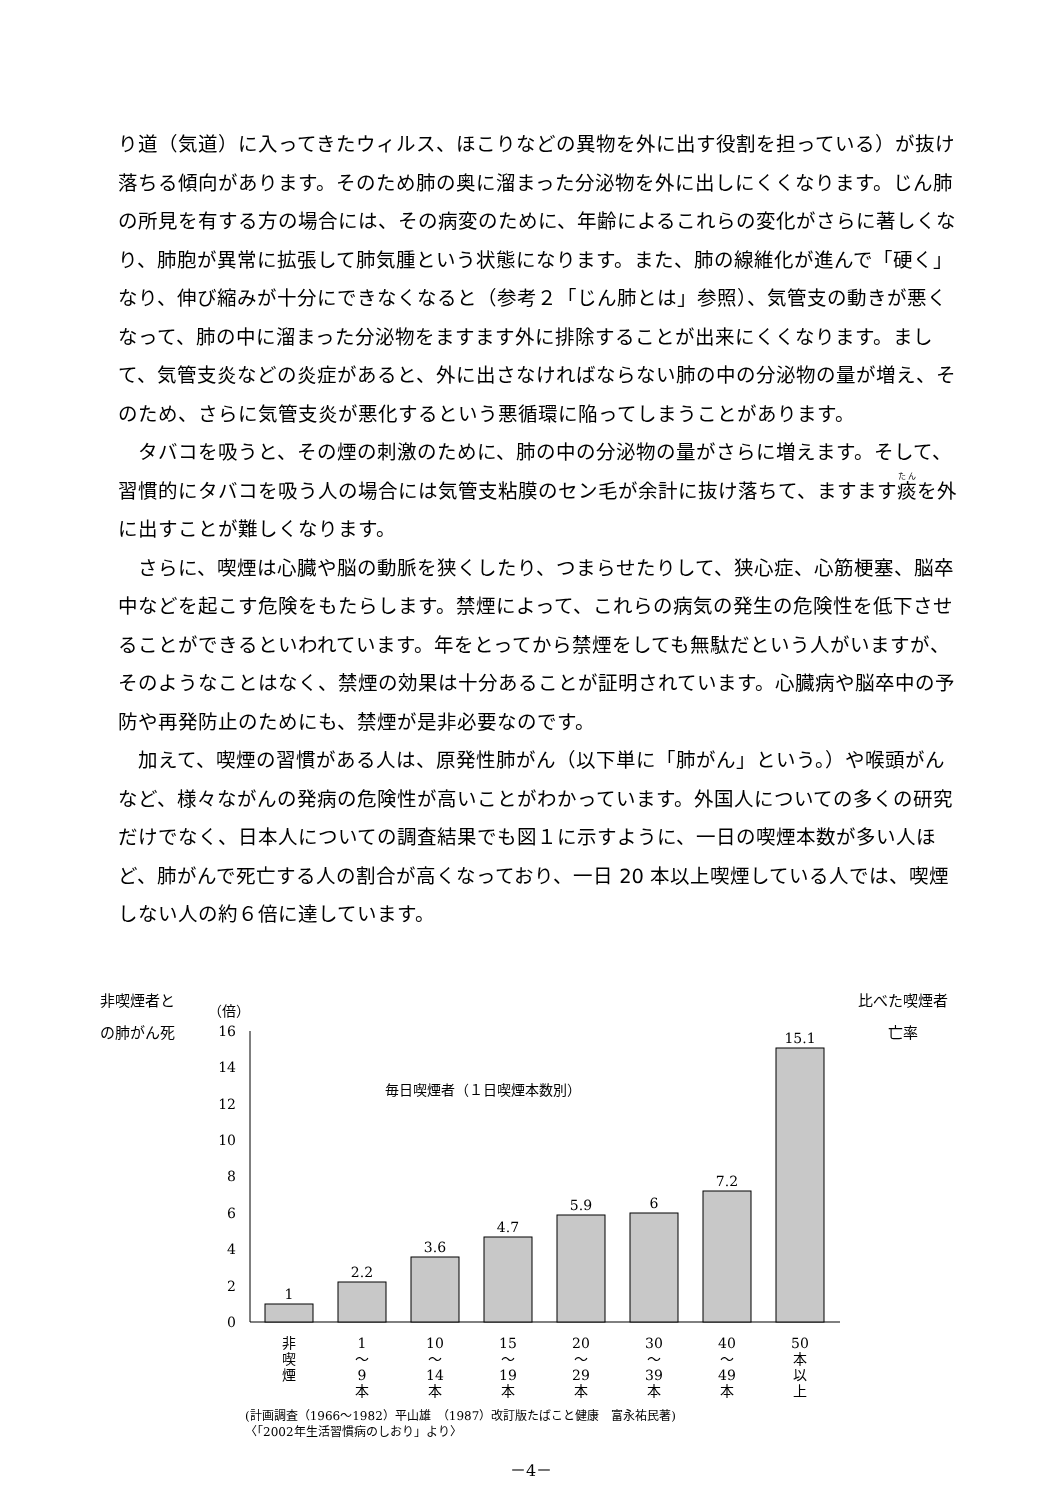り道（気道）に入ってきたウィルス、ほこりなどの異物を外に出す役割を担っている）が抜け落ちる傾向があります。そのため肺の奥に溜まった分泌物を外に出しにくくなります。じん肺の所見を有する方の場合には、その病変のために、年齢によるこれらの変化がさらに著しくなり、肺胞が異常に拡張して肺気腫という状態になります。また、肺の線維化が進んで「硬く」なり、伸び縮みが十分にできなくなると（参考２「じん肺とは」参照）、気管支の動きが悪くなって、肺の中に溜まった分泌物をますます外に排除することが出来にくくなります。まして、気管支炎などの炎症があると、外に出さなければならない肺の中の分泌物の量が増え、そのため、さらに気管支炎が悪化するという悪循環に陥ってしまうことがあります。
タバコを吸うと、その煙の刺激のために、肺の中の分泌物の量がさらに増えます。そして、習慣的にタバコを吸う人の場合には気管支粘膜のセン毛が余計に抜け落ちて、ますます痰を外に出すことが難しくなります。
さらに、喫煙は心臓や脳の動脈を狭くしたり、つまらせたりして、狭心症、心筋梗塞、脳卒中などを起こす危険をもたらします。禁煙によって、これらの病気の発生の危険性を低下させることができるといわれています。年をとってから禁煙をしても無駄だという人がいますが、そのようなことはなく、禁煙の効果は十分あることが証明されています。心臓病や脳卒中の予防や再発防止のためにも、禁煙が是非必要なのです。
加えて、喫煙の習慣がある人は、原発性肺がん（以下単に「肺がん」という。）や喉頭がんなど、様々ながんの発病の危険性が高いことがわかっています。外国人についての多くの研究だけでなく、日本人についての調査結果でも図１に示すように、一日の喫煙本数が多い人ほど、肺がんで死亡する人の割合が高くなっており、一日 20 本以上喫煙している人では、喫煙しない人の約６倍に達しています。
非喫煙者と
の肺がん死
比べた喫煙者
亡率
（倍）
0
2
4
6
8
10
12
14
16
毎日喫煙者（１日喫煙本数別）
1
2.2
3.6
4.7
5.9
6
7.2
15.1
非
喫
煙
1
～
9
本
10
～
14
本
15
～
19
本
20
～
29
本
30
～
39
本
40
～
49
本
50
本
以
上
(計画調査（1966～1982）平山雄　（1987）改訂版たばこと健康　富永祐民著)
〈「2002年生活習慣病のしおり」より〉
－4－